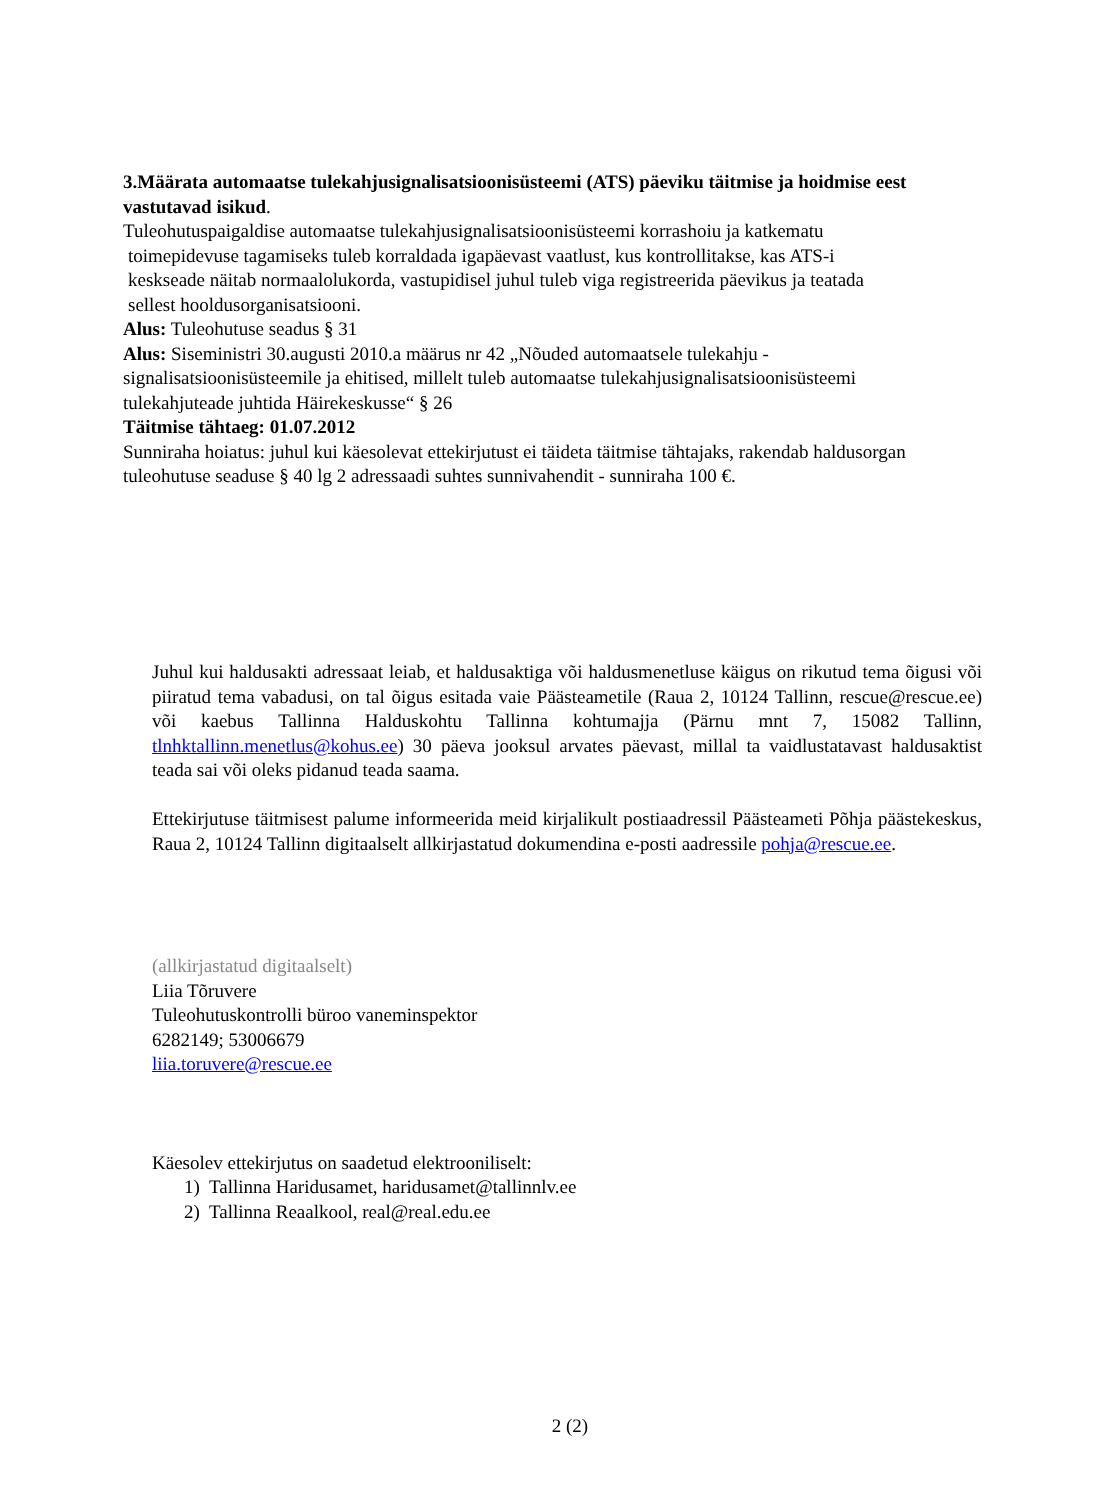3.Määrata automaatse tulekahjusignalisatsioonisüsteemi (ATS) päeviku täitmise ja hoidmise eest vastutavad isikud.
Tuleohutuspaigaldise automaatse tulekahjusignalisatsioonisüsteemi korrashoiu ja katkematu
toimepidevuse tagamiseks tuleb korraldada igapäevast vaatlust, kus kontrollitakse, kas ATS-i
keskseade näitab normaalolukorda, vastupidisel juhul tuleb viga registreerida päevikus ja teatada
sellest hooldusorganisatsiooni.
Alus: Tuleohutuse seadus § 31
Alus: Siseministri 30.augusti 2010.a määrus nr 42 „Nõuded automaatsele tulekahju - signalisatsioonisüsteemile ja ehitised, millelt tuleb automaatse tulekahjusignalisatsioonisüsteemi tulekahjuteade juhtida Häirekeskusse“ § 26
Täitmise tähtaeg: 01.07.2012
Sunniraha hoiatus: juhul kui käesolevat ettekirjutust ei täideta täitmise tähtajaks, rakendab haldusorgan tuleohutuse seaduse § 40 lg 2 adressaadi suhtes sunnivahendit - sunniraha 100 €.
Juhul kui haldusakti adressaat leiab, et haldusaktiga või haldusmenetluse käigus on rikutud tema õigusi või piiratud tema vabadusi, on tal õigus esitada vaie Päästeametile (Raua 2, 10124 Tallinn, rescue@rescue.ee) või kaebus Tallinna Halduskohtu Tallinna kohtumajja (Pärnu mnt 7, 15082 Tallinn, tlnhktallinn.menetlus@kohus.ee) 30 päeva jooksul arvates päevast, millal ta vaidlustatavast haldusaktist teada sai või oleks pidanud teada saama.
Ettekirjutuse täitmisest palume informeerida meid kirjalikult postiaadressil Päästeameti Põhja päästekeskus, Raua 2, 10124 Tallinn digitaalselt allkirjastatud dokumendina e-posti aadressile pohja@rescue.ee.
(allkirjastatud digitaalselt)
Liia Tõruvere
Tuleohutuskontrolli büroo vaneminspektor
6282149; 53006679
liia.toruvere@rescue.ee
Käesolev ettekirjutus on saadetud elektrooniliselt:
1) Tallinna Haridusamet, haridusamet@tallinnlv.ee
2) Tallinna Reaalkool, real@real.edu.ee
2 (2)